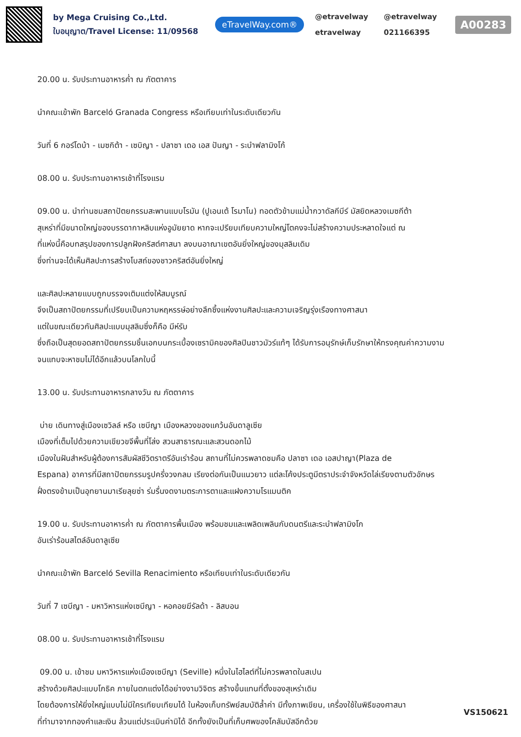by Mega Cruising Co.,Ltd.
ใบอนุญาต/Travel License: 11/09568
eTravelWay.com®
@etravelway @etravelway etravelway 021166395
A00283
20.00 น. รับประทานอาหารค่ำ ณ ภัตตาคาร
นำคณะเข้าพัก Barceló Granada Congress หรือเทียบเท่าในระดับเดียวกัน
วันที่ 6 กอร์โดบ้า - เมซกิต้า - เซบิญา - ปลาซา เดอ เอส ปันญา - ระบำฟลามิงโก้
08.00 น. รับประทานอาหารเช้าที่โรงแรม
09.00 น. นำท่านชมสถาปัตยกรรมสะพานแบบโรมัน (ปูเอนเต้ โรมาโน) ทอดตัวข้ามแม่น้ำกวาดัลกีบีร์ มัสยิดหลวงเมซกีต้า
สุเหร่าที่มีขนาดใหญ่ของบรรดากาหลิบแห่งอูมัยยาด หากจะเปรียบเทียบความใหญ่โตคงจะไม่สร้างความประหลาดใจแต่ ณ
ที่แห่งนี้คือบทสรุปของการปลูกฝังคริสต์ศาสนา ลงบนอาณาเขตอันยิ่งใหญ่ของมุสลิมเดิม
ซึ่งท่านจะได้เห็นศิลปะการสร้างโบสถ์ของชาวคริสต์อันยิ่งใหญ่
และศิลปะหลายแบบถูกบรรจงเติมแต่งให้สมบูรณ์
จึงเป็นสถาปัตยกรรมที่เปรียบเป็นความหฤหรรษ์อย่างลึกซึ้งแห่งงานศิลปะและความเจริญรุ่งเรืองทางศาสนา
แต่ในขณะเดียวกันศิลปะแบบมุสลิมซึ่งก็คือ มีห์รับ
ซึ่งถือเป็นสุดยอดสถาปัตยกรรมชิ้นเอกบนกระเบื้องเซรามิคของศิลปินชาวมัวร์แท้ๆ ได้รับการอนุรักษ์เก็บรักษาให้ทรงคุณค่าความงาม
จนแทบจะหาชมไม่ได้อีกแล้วบนโลกใบนี้
13.00 น. รับประทานอาหารกลางวัน ณ ภัตตาคาร
บ่าย เดินทางสู่เมืองเซวิลล์ หรือ เซบีญา เมืองหลวงของแคว้นอันดาลูเซีย
เมืองที่เต็มไปด้วยความเขียวขจีพื้นที่โล่ง สวนสาธารณะและสวนดอกไม้
เมืองในฝันสำหรับผู้ต้องการสัมผัสชีวิตราตรีอันเร่าร้อน สถานที่ไม่ควรพลาดชมคือ ปลาซา เดอ เอสปาญา(Plaza de
Espana) อาคารที่มีสถาปัตยกรรมรูปครึ่งวงกลม เรียงต่อกันเป็นแนวยาว แต่ละโค้งประตูมีตราประจำจังหวัดไล่เรียงตามตัวอักษร
ฝั่งตรงข้ามเป็นอุทยานมาเรียลุยซ่า ร่มรื่นงดงามตระการตาและแฝงความโรแมนติค
19.00 น. รับประทานอาหารค่ำ ณ ภัตตาคารพื้นเมือง พร้อมชมและเพลิดเพลินกับดนตรีและระบำฟลามิงโก
อันเร่าร้อนสไตล์อันดาลูเซีย
นำคณะเข้าพัก Barceló Sevilla Renacimiento หรือเทียบเท่าในระดับเดียวกัน
วันที่ 7 เซบีญา - มหาวิหารแห่งเซบีญา - หอคอยฆีรัลด้า - ลิสบอน
08.00 น. รับประทานอาหารเช้าที่โรงแรม
09.00 น. เข้าชม มหาวิหารแห่งเมืองเซบีญา (Seville) หนึ่งในไฮไลต์ที่ไม่ควรพลาดในสเปน
สร้างด้วยศิลปะแบบโกธิค ภายในตกแต่งได้อย่างงามวิจิตร สร้างขึ้นแทนที่ตั้งของสุเหร่าเดิม
โดยต้องการให้ยิ่งใหญ่แบบไม่มีใครเทียบเทียมได้ ในห้องเก็บทรัพย์สมบัติล้ำค่า มีทั้งภาพเขียน, เครื่องใช้ในพิธีของศาสนา
ที่ทำมาจากทองคำและเงิน ล้วนแต่ประเมินค่ามิได้ อีกทั้งยังเป็นที่เก็บศพของโคลัมบัสอีกด้วย
VS150621